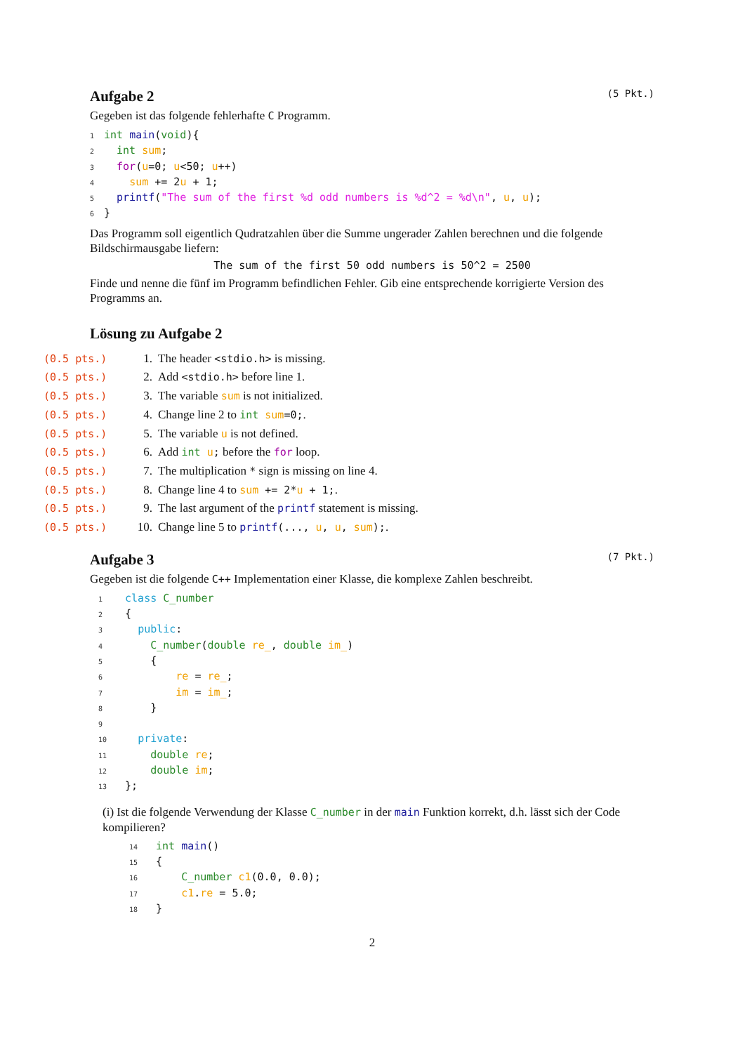Aufgabe 2 (5 Pkt.)
Gegeben ist das folgende fehlerhafte C Programm.
1 int main(void){
2  int sum;
3  for(u=0; u<50; u++)
4    sum += 2u + 1;
5  printf("The sum of the first %d odd numbers is %d^2 = %d\n", u, u);
6}
Das Programm soll eigentlich Qudratzahlen über die Summe ungerader Zahlen berechnen und die folgende Bildschirmausgabe liefern:
The sum of the first 50 odd numbers is 50^2 = 2500
Finde und nenne die fünf im Programm befindlichen Fehler. Gib eine entsprechende korrigierte Version des Programms an.
Lösung zu Aufgabe 2
(0.5 pts.) 1. The header <stdio.h> is missing.
(0.5 pts.) 2. Add <stdio.h> before line 1.
(0.5 pts.) 3. The variable sum is not initialized.
(0.5 pts.) 4. Change line 2 to int sum=0;.
(0.5 pts.) 5. The variable u is not defined.
(0.5 pts.) 6. Add int u; before the for loop.
(0.5 pts.) 7. The multiplication * sign is missing on line 4.
(0.5 pts.) 8. Change line 4 to sum += 2*u + 1;.
(0.5 pts.) 9. The last argument of the printf statement is missing.
(0.5 pts.) 10. Change line 5 to printf(..., u, u, sum);.
Aufgabe 3 (7 Pkt.)
Gegeben ist die folgende C++ Implementation einer Klasse, die komplexe Zahlen beschreibt.
1  class C_number
2  {
3    public:
4      C_number(double re_, double im_)
5      {
6          re = re_;
7          im = im_;
8      }
9
10    private:
11      double re;
12      double im;
13  };
(i) Ist die folgende Verwendung der Klasse C_number in der main Funktion korrekt, d.h. lässt sich der Code kompilieren?
14  int main()
15  {
16      C_number c1(0.0, 0.0);
17      c1.re = 5.0;
18  }
2